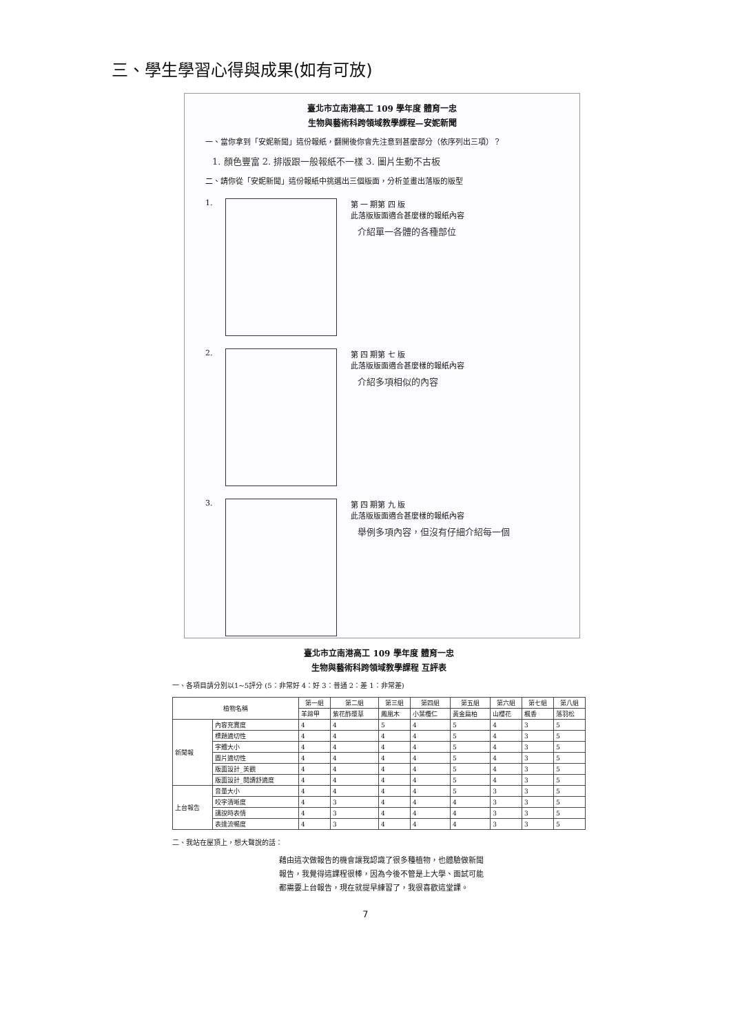三、學生學習心得與成果(如有可放)
臺北市立南港高工 109 學年度 體育一忠
生物與藝術科跨領域教學課程—安妮新聞
一、當你拿到「安妮新聞」這份報紙，翻開後你會先注意到甚麼部分（依序列出三項）？
1. 顏色豐富 2. 排版跟一般報紙不一樣 3. 圖片生動不古板
二、請你從「安妮新聞」這份報紙中挑選出三個版面，分析並畫出落版的版型
1.
第 一 期第 四 版
此落版版面適合甚麼樣的報紙內容
介紹單一各體的各種部位
2.
第 四 期第 七 版
此落版版面適合甚麼樣的報紙內容
介紹多項相似的內容
3.
第 四 期第 九 版
此落版版面適合甚麼樣的報紙內容
舉例多項內容，但沒有仔細介紹每一個
臺北市立南港高工 109 學年度 體育一忠
生物與藝術科跨領域教學課程 互評表
一、各項目請分別以1~5評分 (5：非常好 4：好 3：普通 2：差 1：非常差)
| 植物名稱 | | 第一組 | 第二組 | 第三組 | 第四組 | 第五組 | 第六組 | 第七組 | 第八組 |
| --- | --- | --- | --- | --- | --- | --- | --- | --- | --- |
| | | 羊蹄甲 | 紫花酢漿草 | 鳳凰木 | 小葉欖仁 | 黃金扁柏 | 山櫻花 | 楓香 | 落羽松 |
| 新聞報 | 內容充實度 | 4 | 4 | 5 | 4 | 5 | 4 | 3 | 5 |
| | 標題適切性 | 4 | 4 | 4 | 4 | 5 | 4 | 3 | 5 |
| | 字體大小 | 4 | 4 | 4 | 4 | 5 | 4 | 3 | 5 |
| | 圖片適切性 | 4 | 4 | 4 | 4 | 5 | 4 | 3 | 5 |
| | 版面設計_美觀 | 4 | 4 | 4 | 4 | 5 | 4 | 3 | 5 |
| | 版面設計_閱讀舒適度 | 4 | 4 | 4 | 4 | 5 | 4 | 3 | 5 |
| 上台報告 | 音量大小 | 4 | 4 | 4 | 4 | 5 | 3 | 3 | 5 |
| | 咬字清晰度 | 4 | 3 | 4 | 4 | 4 | 3 | 3 | 5 |
| | 講說時表情 | 4 | 3 | 4 | 4 | 4 | 3 | 3 | 5 |
| | 表達流暢度 | 4 | 3 | 4 | 4 | 4 | 3 | 3 | 5 |
二、我站在屋頂上，想大聲說的話：
藉由這次做報告的機會讓我認識了很多種植物，也體驗做新聞報告，我覺得這課程很棒，因為今後不管是上大學、面試可能都需要上台報告，現在就提早練習了，我很喜歡這堂課。
7